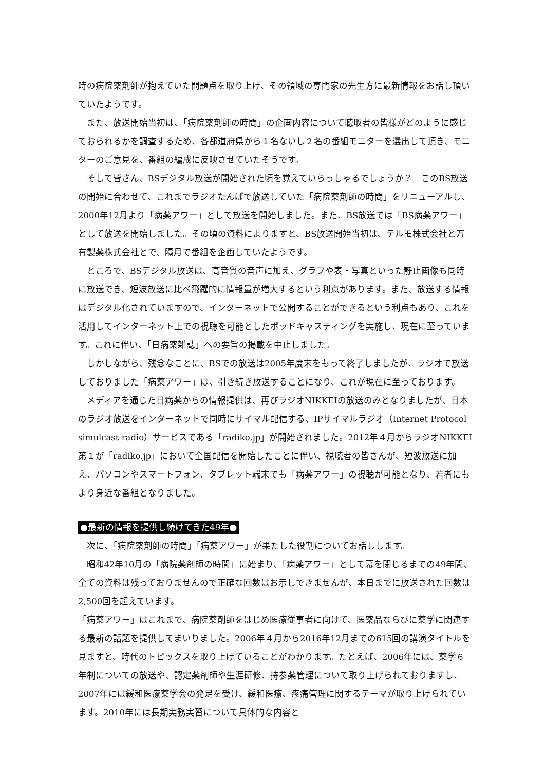時の病院薬剤師が抱えていた問題点を取り上げ、その領域の専門家の先生方に最新情報をお話し頂いていたようです。
また、放送開始当初は、「病院薬剤師の時間」の企画内容について聴取者の皆様がどのように感じておられるかを調査するため、各都道府県から１名ないし２名の番組モニターを選出して頂き、モニターのご意見を、番組の編成に反映させていたそうです。
そして皆さん、BSデジタル放送が開始された頃を覚えていらっしゃるでしょうか？　このBS放送の開始に合わせて、これまでラジオたんぱで放送していた「病院薬剤師の時間」をリニューアルし、2000年12月より「病薬アワー」として放送を開始しました。また、BS放送では「BS病薬アワー」として放送を開始しました。その頃の資料によりますと、BS放送開始当初は、テルモ株式会社と万有製薬株式会社とで、隔月で番組を企画していたようです。
ところで、BSデジタル放送は、高音質の音声に加え、グラフや表・写真といった静止画像も同時に放送でき、短波放送に比べ飛躍的に情報量が増大するという利点があります。また、放送する情報はデジタル化されていますので、インターネットで公開することができるという利点もあり、これを活用してインターネット上での視聴を可能としたポッドキャスティングを実施し、現在に至っています。これに伴い、「日病薬雑誌」への要旨の掲載を中止しました。
しかしながら、残念なことに、BSでの放送は2005年度末をもって終了しましたが、ラジオで放送しておりました「病薬アワー」は、引き続き放送することになり、これが現在に至っております。
メディアを通じた日病薬からの情報提供は、再びラジオNIKKEIの放送のみとなりましたが、日本のラジオ放送をインターネットで同時にサイマル配信する、IPサイマルラジオ（Internet Protocol simulcast radio）サービスである「radiko.jp」が開始されました。2012年４月からラジオNIKKEI第１が「radiko.jp」において全国配信を開始したことに伴い、視聴者の皆さんが、短波放送に加え、パソコンやスマートフォン、タブレット端末でも「病薬アワー」の視聴が可能となり、若者にもより身近な番組となりました。
●最新の情報を提供し続けてきた49年●
次に、「病院薬剤師の時間」「病薬アワー」が果たした役割についてお話しします。
昭和42年10月の「病院薬剤師の時間」に始まり、「病薬アワー」として幕を閉じるまでの49年間、全ての資料は残っておりませんので正確な回数はお示しできませんが、本日までに放送された回数は2,500回を超えています。
「病薬アワー」はこれまで、病院薬剤師をはじめ医療従事者に向けて、医薬品ならびに薬学に関連する最新の話題を提供してまいりました。2006年４月から2016年12月までの615回の講演タイトルを見ますと、時代のトピックスを取り上げていることがわかります。たとえば、2006年には、薬学６年制についての放送や、認定薬剤師や生涯研修、持参薬管理について取り上げられておりますし、2007年には緩和医療薬学会の発足を受け、緩和医療、疼痛管理に関するテーマが取り上げられています。2010年には長期実務実習について具体的な内容と